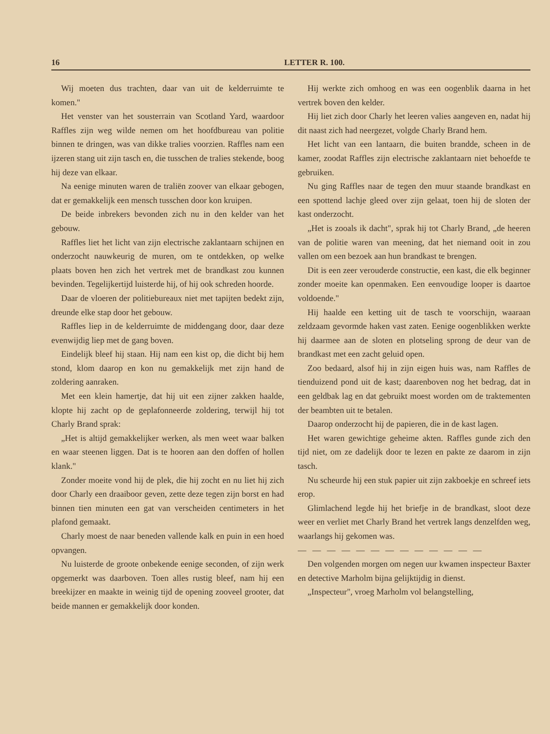16 LETTER R. 100.
Wij moeten dus trachten, daar van uit de kelderruimte te komen."
Het venster van het sousterrain van Scotland Yard, waardoor Raffles zijn weg wilde nemen om het hoofdbureau van politie binnen te dringen, was van dikke tralies voorzien. Raffles nam een ijzeren stang uit zijn tasch en, die tusschen de tralies stekende, boog hij deze van elkaar.
Na eenige minuten waren de traliën zoover van elkaar gebogen, dat er gemakkelijk een mensch tusschen door kon kruipen.
De beide inbrekers bevonden zich nu in den kelder van het gebouw.
Raffles liet het licht van zijn electrische zaklantaarn schijnen en onderzocht nauwkeurig de muren, om te ontdekken, op welke plaats boven hen zich het vertrek met de brandkast zou kunnen bevinden. Tegelijkertijd luisterde hij, of hij ook schreden hoorde.
Daar de vloeren der politiebureaux niet met tapijten bedekt zijn, dreunde elke stap door het gebouw.
Raffles liep in de kelderruimte de middengang door, daar deze evenwijdig liep met de gang boven.
Eindelijk bleef hij staan. Hij nam een kist op, die dicht bij hem stond, klom daarop en kon nu gemakkelijk met zijn hand de zoldering aanraken.
Met een klein hamertje, dat hij uit een zijner zakken haalde, klopte hij zacht op de geplafonneerde zoldering, terwijl hij tot Charly Brand sprak:
„Het is altijd gemakkelijker werken, als men weet waar balken en waar steenen liggen. Dat is te hooren aan den doffen of hollen klank."
Zonder moeite vond hij de plek, die hij zocht en nu liet hij zich door Charly een draaiboor geven, zette deze tegen zijn borst en had binnen tien minuten een gat van verscheiden centimeters in het plafond gemaakt.
Charly moest de naar beneden vallende kalk en puin in een hoed opvangen.
Nu luisterde de groote onbekende eenige seconden, of zijn werk opgemerkt was daarboven. Toen alles rustig bleef, nam hij een breekijzer en maakte in weinig tijd de opening zooveel grooter, dat beide mannen er gemakkelijk door konden.
Hij werkte zich omhoog en was een oogenblik daarna in het vertrek boven den kelder.
Hij liet zich door Charly het leeren valies aangeven en, nadat hij dit naast zich had neergezet, volgde Charly Brand hem.
Het licht van een lantaarn, die buiten brandde, scheen in de kamer, zoodat Raffles zijn electrische zaklantaarn niet behoefde te gebruiken.
Nu ging Raffles naar de tegen den muur staande brandkast en een spottend lachje gleed over zijn gelaat, toen hij de sloten der kast onderzocht.
„Het is zooals ik dacht", sprak hij tot Charly Brand, „de heeren van de politie waren van meening, dat het niemand ooit in zou vallen om een bezoek aan hun brandkast te brengen.
Dit is een zeer verouderde constructie, een kast, die elk beginner zonder moeite kan openmaken. Een eenvoudige looper is daartoe voldoende."
Hij haalde een ketting uit de tasch te voorschijn, waaraan zeldzaam gevormde haken vast zaten. Eenige oogenblikken werkte hij daarmee aan de sloten en plotseling sprong de deur van de brandkast met een zacht geluid open.
Zoo bedaard, alsof hij in zijn eigen huis was, nam Raffles de tienduizend pond uit de kast; daarenboven nog het bedrag, dat in een geldbak lag en dat gebruikt moest worden om de traktementen der beambten uit te betalen.
Daarop onderzocht hij de papieren, die in de kast lagen.
Het waren gewichtige geheime akten. Raffles gunde zich den tijd niet, om ze dadelijk door te lezen en pakte ze daarom in zijn tasch.
Nu scheurde hij een stuk papier uit zijn zakboekje en schreef iets erop.
Glimlachend legde hij het briefje in de brandkast, sloot deze weer en verliet met Charly Brand het vertrek langs denzelfden weg, waarlangs hij gekomen was.
— — — — — — — — — — — — —
Den volgenden morgen om negen uur kwamen inspecteur Baxter en detective Marholm bijna gelijktijdig in dienst.
„Inspecteur", vroeg Marholm vol belangstelling,